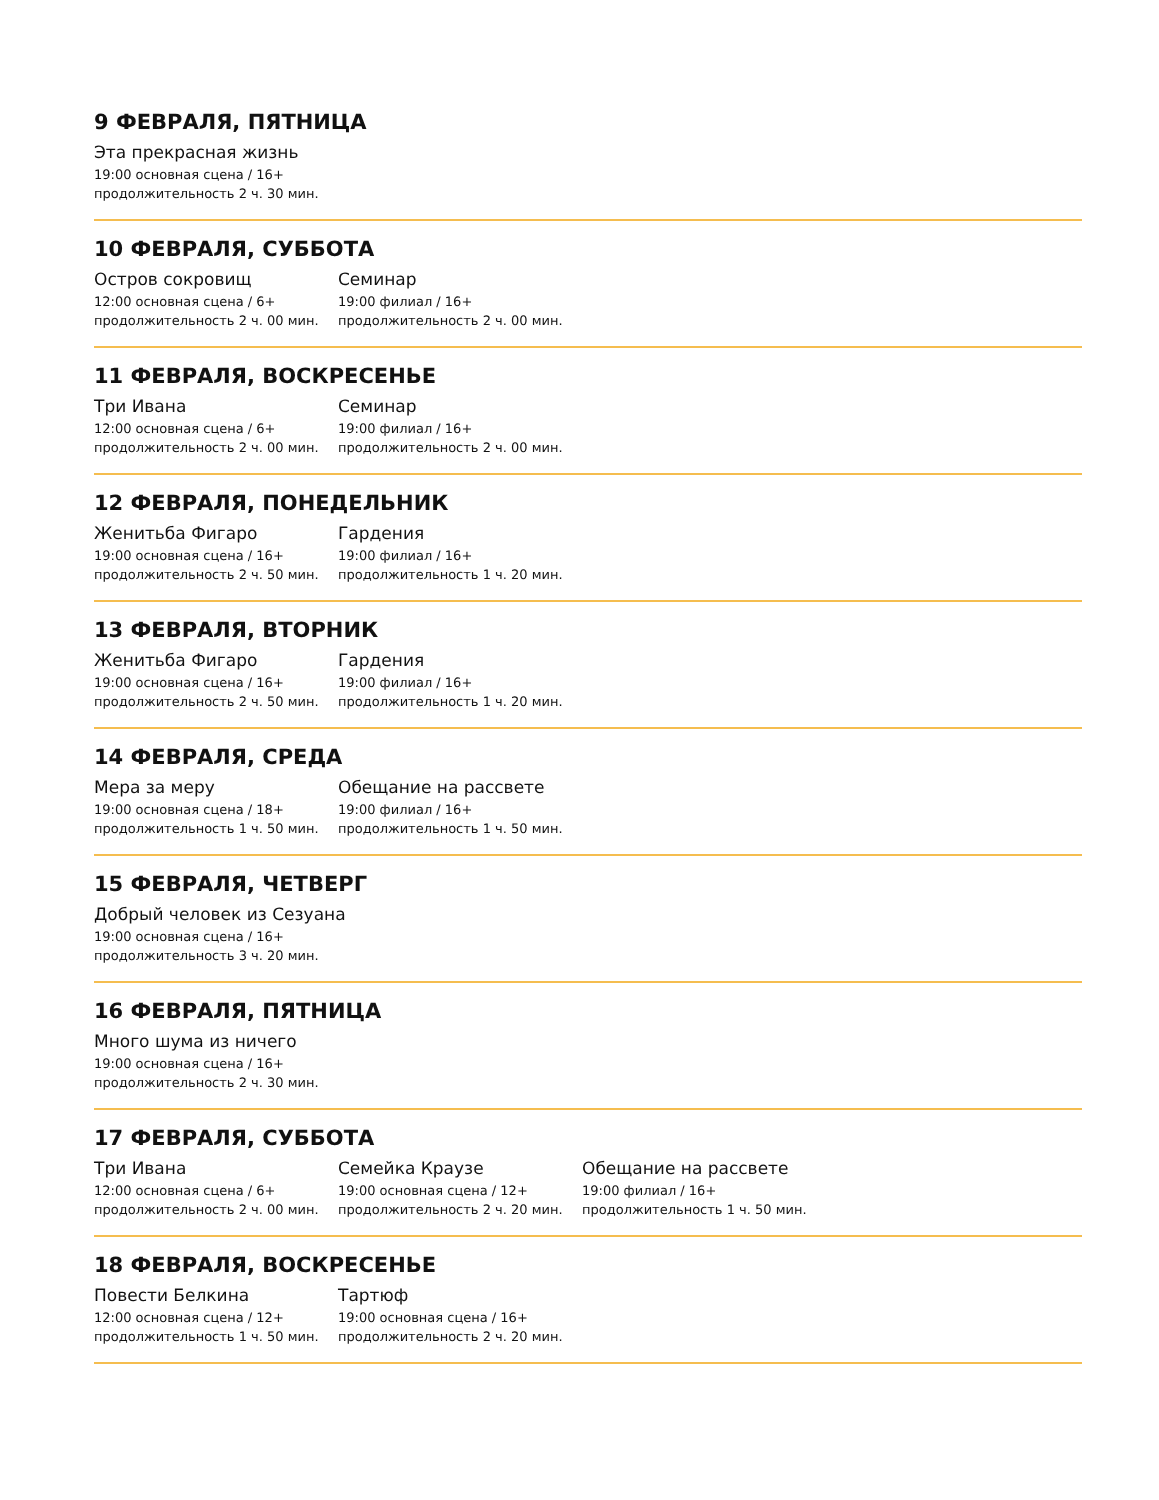9 ФЕВРАЛЯ, ПЯТНИЦА
Эта прекрасная жизнь
19:00 основная сцена / 16+
продолжительность 2 ч. 30 мин.
10 ФЕВРАЛЯ, СУББОТА
Остров сокровищ
12:00 основная сцена / 6+
продолжительность 2 ч. 00 мин.
Семинар
19:00 филиал / 16+
продолжительность 2 ч. 00 мин.
11 ФЕВРАЛЯ, ВОСКРЕСЕНЬЕ
Три Ивана
12:00 основная сцена / 6+
продолжительность 2 ч. 00 мин.
Семинар
19:00 филиал / 16+
продолжительность 2 ч. 00 мин.
12 ФЕВРАЛЯ, ПОНЕДЕЛЬНИК
Женитьба Фигаро
19:00 основная сцена / 16+
продолжительность 2 ч. 50 мин.
Гардения
19:00 филиал / 16+
продолжительность 1 ч. 20 мин.
13 ФЕВРАЛЯ, ВТОРНИК
Женитьба Фигаро
19:00 основная сцена / 16+
продолжительность 2 ч. 50 мин.
Гардения
19:00 филиал / 16+
продолжительность 1 ч. 20 мин.
14 ФЕВРАЛЯ, СРЕДА
Мера за меру
19:00 основная сцена / 18+
продолжительность 1 ч. 50 мин.
Обещание на рассвете
19:00 филиал / 16+
продолжительность 1 ч. 50 мин.
15 ФЕВРАЛЯ, ЧЕТВЕРГ
Добрый человек из Сезуана
19:00 основная сцена / 16+
продолжительность 3 ч. 20 мин.
16 ФЕВРАЛЯ, ПЯТНИЦА
Много шума из ничего
19:00 основная сцена / 16+
продолжительность 2 ч. 30 мин.
17 ФЕВРАЛЯ, СУББОТА
Три Ивана
12:00 основная сцена / 6+
продолжительность 2 ч. 00 мин.
Семейка Краузе
19:00 основная сцена / 12+
продолжительность 2 ч. 20 мин.
Обещание на рассвете
19:00 филиал / 16+
продолжительность 1 ч. 50 мин.
18 ФЕВРАЛЯ, ВОСКРЕСЕНЬЕ
Повести Белкина
12:00 основная сцена / 12+
продолжительность 1 ч. 50 мин.
Тартюф
19:00 основная сцена / 16+
продолжительность 2 ч. 20 мин.